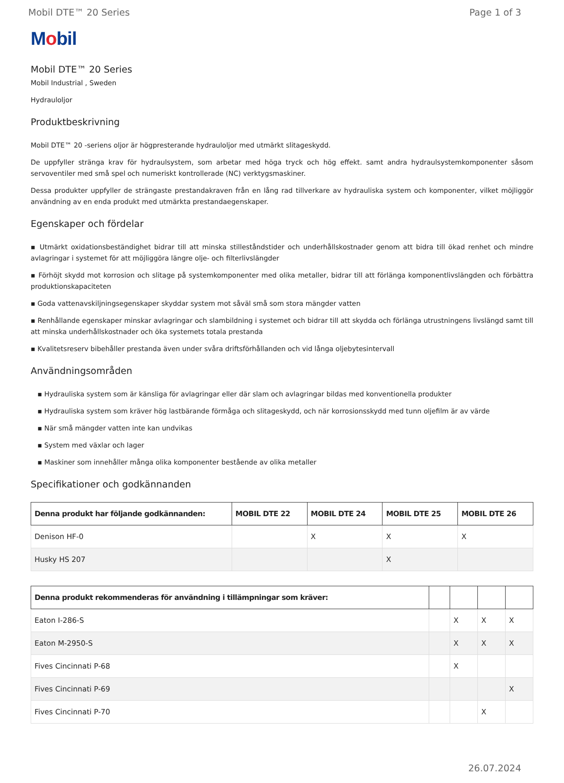Mobil DTE™ 20 Series Page 1 of 3
Mobil
Mobil DTE™ 20 Series
Mobil Industrial , Sweden
Hydrauloljor
Produktbeskrivning
Mobil DTE™ 20 -seriens oljor är högpresterande hydrauloljor med utmärkt slitageskydd.
De uppfyller stränga krav för hydraulsystem, som arbetar med höga tryck och hög effekt. samt andra hydraulsystemkomponenter såsom servoventiler med små spel och numeriskt kontrollerade (NC) verktygsmaskiner.
Dessa produkter uppfyller de strängaste prestandakraven från en lång rad tillverkare av hydrauliska system och komponenter, vilket möjliggör användning av en enda produkt med utmärkta prestandaegenskaper.
Egenskaper och fördelar
▪ Utmärkt oxidationsbeständighet bidrar till att minska stilleståndstider och underhållskostnader genom att bidra till ökad renhet och mindre avlagringar i systemet för att möjliggöra längre olje- och filterlivslängder
▪ Förhöjt skydd mot korrosion och slitage på systemkomponenter med olika metaller, bidrar till att förlänga komponentlivslängden och förbättra produktionskapaciteten
▪ Goda vattenavskiljningsegenskaper skyddar system mot såväl små som stora mängder vatten
▪ Renhållande egenskaper minskar avlagringar och slambildning i systemet och bidrar till att skydda och förlänga utrustningens livslängd samt till att minska underhållskostnader och öka systemets totala prestanda
▪ Kvalitetsreserv bibehåller prestanda även under svåra driftsförhållanden och vid långa oljebytesintervall
Användningsområden
▪ Hydrauliska system som är känsliga för avlagringar eller där slam och avlagringar bildas med konventionella produkter
▪ Hydrauliska system som kräver hög lastbärande förmåga och slitageskydd, och när korrosionsskydd med tunn oljefilm är av värde
▪ När små mängder vatten inte kan undvikas
▪ System med växlar och lager
▪ Maskiner som innehåller många olika komponenter bestående av olika metaller
Specifikationer och godkännanden
| Denna produkt har följande godkännanden: | MOBIL DTE 22 | MOBIL DTE 24 | MOBIL DTE 25 | MOBIL DTE 26 |
| --- | --- | --- | --- | --- |
| Denison HF-0 | | X | X | X |
| Husky HS 207 | | | X | |
| Denna produkt rekommenderas för användning i tillämpningar som kräver: | | | | |
| --- | --- | --- | --- | --- |
| Eaton I-286-S | | X | X | X |
| Eaton M-2950-S | | X | X | X |
| Fives Cincinnati P-68 | | X | | |
| Fives Cincinnati P-69 | | | | X |
| Fives Cincinnati P-70 | | | X | |
26.07.2024